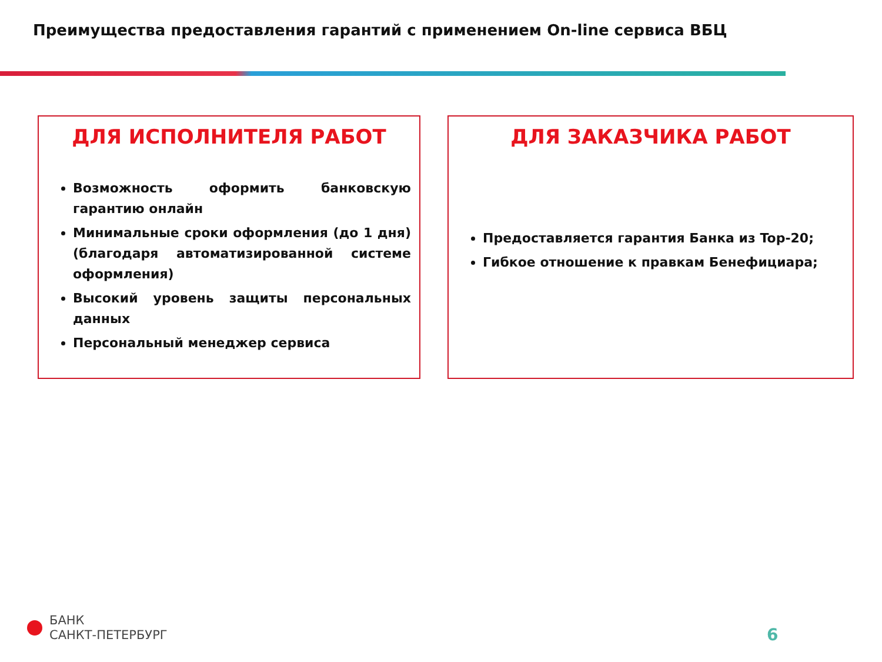Преимущества предоставления гарантий с применением On-line сервиса ВБЦ
ДЛЯ ИСПОЛНИТЕЛЯ РАБОТ
Возможность оформить банковскую гарантию онлайн
Минимальные сроки оформления (до 1 дня) (благодаря автоматизированной системе оформления)
Высокий уровень защиты персональных данных
Персональный менеджер сервиса
ДЛЯ ЗАКАЗЧИКА РАБОТ
Предоставляется гарантия Банка из Top-20;
Гибкое отношение к правкам Бенефициара;
БАНК
САНКТ-ПЕТЕРБУРГ
6